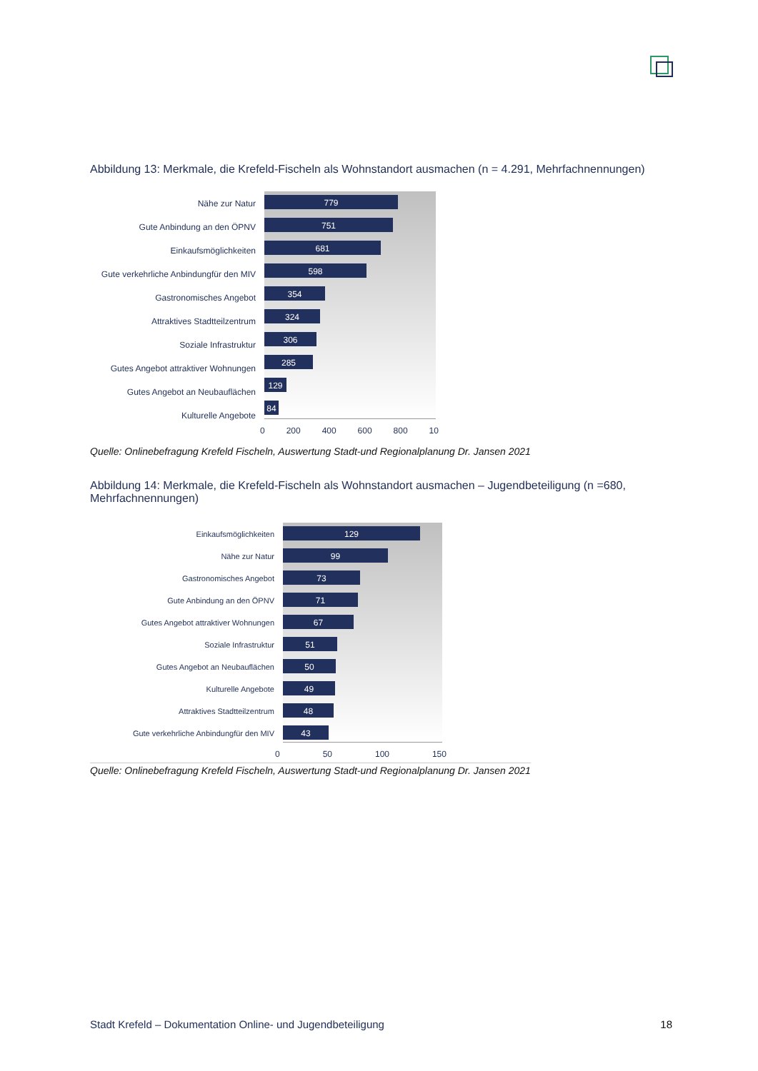Abbildung 13: Merkmale, die Krefeld-Fischeln als Wohnstandort ausmachen (n = 4.291, Mehrfachnennungen)
Nähe zur Natur
Gute Anbindung an den ÖPNV
Einkaufsmöglichkeiten
Gute verkehrliche Anbindungfür den MIV
Gastronomisches Angebot
Attraktives Stadtteilzentrum
Soziale Infrastruktur
Gutes Angebot attraktiver Wohnungen
Gutes Angebot an Neubauflächen
Kulturelle Angebote
779
751
681
598
354
324
306
285
129
84
0 200 400 600 800 10
Quelle: Onlinebefragung Krefeld Fischeln, Auswertung Stadt-und Regionalplanung Dr. Jansen 2021
Abbildung 14: Merkmale, die Krefeld-Fischeln als Wohnstandort ausmachen – Jugendbeteiligung (n =680, Mehrfachnennungen)
Einkaufsmöglichkeiten
Nähe zur Natur
Gastronomisches Angebot
Gute Anbindung an den ÖPNV
Gutes Angebot attraktiver Wohnungen
Soziale Infrastruktur
Gutes Angebot an Neubauflächen
Kulturelle Angebote
Attraktives Stadtteilzentrum
Gute verkehrliche Anbindungfür den MIV
129
99
73
71
67
51
50
49
48
43
0 50 100 150
Quelle: Onlinebefragung Krefeld Fischeln, Auswertung Stadt-und Regionalplanung Dr. Jansen 2021
Stadt Krefeld – Dokumentation Online- und Jugendbeteiligung 18